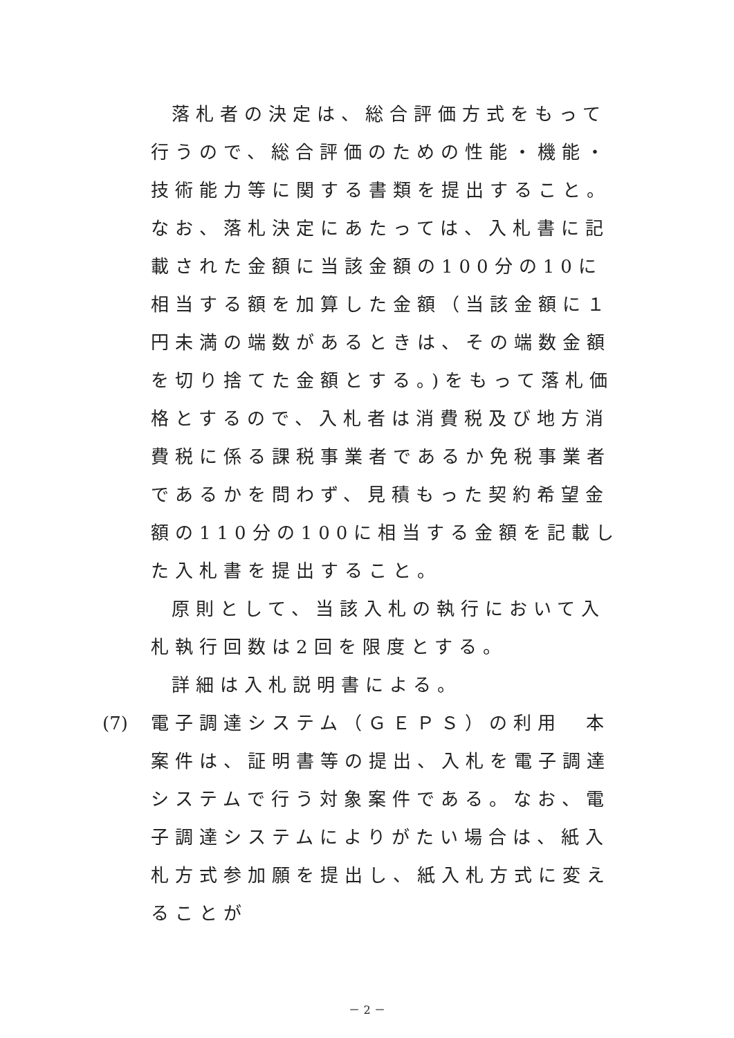落札者の決定は、総合評価方式をもって行うので、総合評価のための性能・機能・技術能力等に関する書類を提出すること。なお、落札決定にあたっては、入札書に記載された金額に当該金額の100分の10に相当する額を加算した金額（当該金額に１円未満の端数があるときは、その端数金額を切り捨てた金額とする。)をもって落札価格とするので、入札者は消費税及び地方消費税に係る課税事業者であるか免税事業者であるかを問わず、見積もった契約希望金額の110分の100に相当する金額を記載した入札書を提出すること。
原則として、当該入札の執行において入札執行回数は2回を限度とする。
詳細は入札説明書による。
(7) 電子調達システム（ＧＥＰＳ）の利用　本
案件は、証明書等の提出、入札を電子調達システムで行う対象案件である。なお、電子調達システムによりがたい場合は、紙入札方式参加願を提出し、紙入札方式に変えることが
－ 2 －